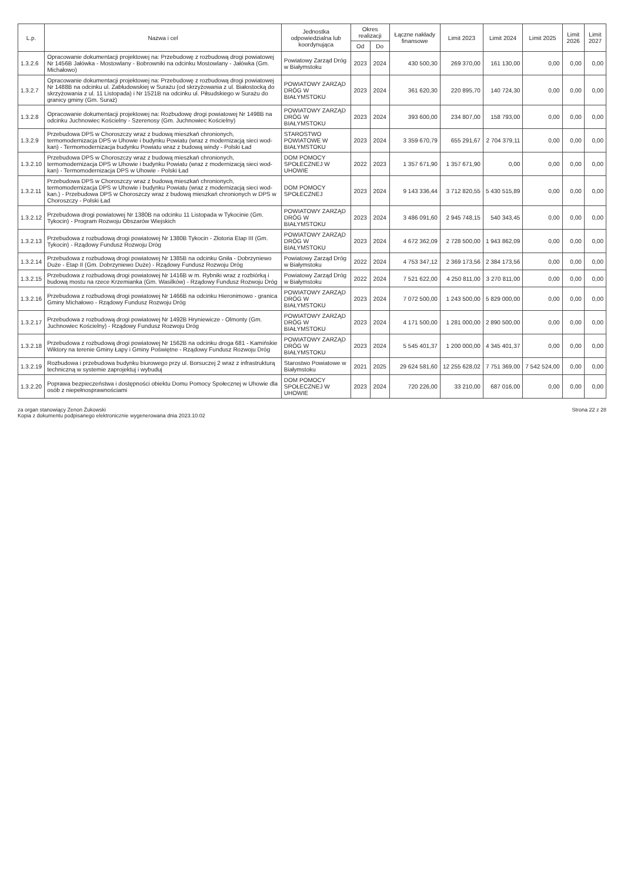| L.p. | Nazwa i cel | Jednostka odpowiedzialna lub koordynująca | Okres realizacji | | Łączne nakłady finansowe | Limit 2023 | Limit 2024 | Limit 2025 | Limit 2026 | Limit 2027 |
| --- | --- | --- | --- | --- | --- | --- | --- | --- | --- | --- |
| | | | Od | Do | | | | | | |
| 1.3.2.6 | Opracowanie dokumentacji projektowej na: Przebudowę z rozbudową drogi powiatowej Nr 1456B Jałówka - Mostowlany - Bobrowniki na odcinku Mostowlany - Jałówka (Gm. Michałowo) | Powiatowy Zarząd Dróg w Białymstoku | 2023 | 2024 | 430 500,30 | 269 370,00 | 161 130,00 | 0,00 | 0,00 | 0,00 |
| 1.3.2.7 | Opracowanie dokumentacji projektowej na: Przebudowę z rozbudową drogi powiatowej Nr 1488B na odcinku ul. Zabłudowskiej w Surażu (od skrzyżowania z ul. Białostocką do skrzyżowania z ul. 11 Listopada) i Nr 1521B na odcinku ul. Piłsudskiego w Surażu do granicy gminy (Gm. Suraż) | POWIATOWY ZARZĄD DRÓG W BIAŁYMSTOKU | 2023 | 2024 | 361 620,30 | 220 895,70 | 140 724,30 | 0,00 | 0,00 | 0,00 |
| 1.3.2.8 | Opracowanie dokumentacji projektowej na: Rozbudowę drogi powiatowej Nr 1498B na odcinku Juchnowiec Kościelny - Szerenosy (Gm. Juchnowiec Kościelny) | POWIATOWY ZARZĄD DRÓG W BIAŁYMSTOKU | 2023 | 2024 | 393 600,00 | 234 807,00 | 158 793,00 | 0,00 | 0,00 | 0,00 |
| 1.3.2.9 | Przebudowa DPS w Choroszczy wraz z budową mieszkań chronionych, termomodernizacja DPS w Uhowie i budynku Powiatu (wraz z modernizacją sieci wod-kan) - Termomodernizacja budynku Powiatu wraz z budową windy - Polski Ład | STAROSTWO POWIATOWE W BIAŁYMSTOKU | 2023 | 2024 | 3 359 670,79 | 655 291,67 | 2 704 379,11 | 0,00 | 0,00 | 0,00 |
| 1.3.2.10 | Przebudowa DPS w Choroszczy wraz z budową mieszkań chronionych, termomodernizacja DPS w Uhowie i budynku Powiatu (wraz z modernizacją sieci wod-kan) - Termomodernizacja DPS w Uhowie - Polski Ład | DOM POMOCY SPOŁECZNEJ W UHOWIE | 2022 | 2023 | 1 357 671,90 | 1 357 671,90 | 0,00 | 0,00 | 0,00 | 0,00 |
| 1.3.2.11 | Przebudowa DPS w Choroszczy wraz z budową mieszkań chronionych, termomodernizacja DPS w Uhowie i budynku Powiatu (wraz z modernizacją sieci wod-kan.) - Przebudowa DPS w Choroszczy wraz z budową mieszkań chronionych w DPS w Choroszczy - Polski Ład | DOM POMOCY SPOŁECZNEJ | 2023 | 2024 | 9 143 336,44 | 3 712 820,55 | 5 430 515,89 | 0,00 | 0,00 | 0,00 |
| 1.3.2.12 | Przebudowa drogi powiatowej Nr 1380B na odcinku 11 Listopada w Tykocinie (Gm. Tykocin) - Program Rozwoju Obszarów Wiejskich | POWIATOWY ZARZĄD DRÓG W BIAŁYMSTOKU | 2023 | 2024 | 3 486 091,60 | 2 945 748,15 | 540 343,45 | 0,00 | 0,00 | 0,00 |
| 1.3.2.13 | Przebudowa z rozbudową drogi powiatowej Nr 1380B Tykocin - Złotoria Etap III (Gm. Tykocin) - Rządowy Fundusz Rozwoju Dróg | POWIATOWY ZARZĄD DRÓG W BIAŁYMSTOKU | 2023 | 2024 | 4 672 362,09 | 2 728 500,00 | 1 943 862,09 | 0,00 | 0,00 | 0,00 |
| 1.3.2.14 | Przebudowa z rozbudową drogi powiatowej Nr 1385B na odcinku Gniła - Dobrzyniewo Duże - Etap II (Gm. Dobrzyniewo Duże) - Rządowy Fundusz Rozwoju Dróg | Powiatowy Zarząd Dróg w Białymstoku | 2022 | 2024 | 4 753 347,12 | 2 369 173,56 | 2 384 173,56 | 0,00 | 0,00 | 0,00 |
| 1.3.2.15 | Przebudowa z rozbudową drogi powiatowej Nr 1416B w m. Rybniki wraz z rozbiórką i budową mostu na rzece Krzemianka (Gm. Wasilków) - Rządowy Fundusz Rozwoju Dróg | Powiatowy Zarząd Dróg w Białymstoku | 2022 | 2024 | 7 521 622,00 | 4 250 811,00 | 3 270 811,00 | 0,00 | 0,00 | 0,00 |
| 1.3.2.16 | Przebudowa z rozbudową drogi powiatowej Nr 1466B na odcinku Hieronimowo - granica Gminy Michałowo - Rządowy Fundusz Rozwoju Dróg | POWIATOWY ZARZĄD DRÓG W BIAŁYMSTOKU | 2023 | 2024 | 7 072 500,00 | 1 243 500,00 | 5 829 000,00 | 0,00 | 0,00 | 0,00 |
| 1.3.2.17 | Przebudowa z rozbudową drogi powiatowej Nr 1492B Hryniewicze - Olmonty (Gm. Juchnowiec Kościelny) - Rządowy Fundusz Rozwoju Dróg | POWIATOWY ZARZĄD DRÓG W BIAŁYMSTOKU | 2023 | 2024 | 4 171 500,00 | 1 281 000,00 | 2 890 500,00 | 0,00 | 0,00 | 0,00 |
| 1.3.2.18 | Przebudowa z rozbudową drogi powiatowej Nr 1562B na odcinku droga 681 - Kamińskie Wiktory na terenie Gminy Łapy i Gminy Poświętne - Rządowy Fundusz Rozwoju Dróg | POWIATOWY ZARZĄD DRÓG W BIAŁYMSTOKU | 2023 | 2024 | 5 545 401,37 | 1 200 000,00 | 4 345 401,37 | 0,00 | 0,00 | 0,00 |
| 1.3.2.19 | Rozbudowa i przebudowa budynku biurowego przy ul. Borsuczej 2 wraz z infrastrukturą techniczną w systemie zaprojektuj i wybuduj | Starostwo Powiatowe w Białymstoku | 2021 | 2025 | 29 624 581,60 | 12 255 628,02 | 7 751 369,00 | 7 542 524,00 | 0,00 | 0,00 |
| 1.3.2.20 | Poprawa bezpieczeństwa i dostępności obiektu Domu Pomocy Społecznej w Uhowie dla osób z niepełnosprawnościami | DOM POMOCY SPOŁECZNEJ W UHOWIE | 2023 | 2024 | 720 226,00 | 33 210,00 | 687 016,00 | 0,00 | 0,00 | 0,00 |
za organ stanowiący Zenon Żukowski
Kopia z dokumentu podpisanego elektronicznie wygenerowana dnia 2023.10.02
Strona 22 z 28